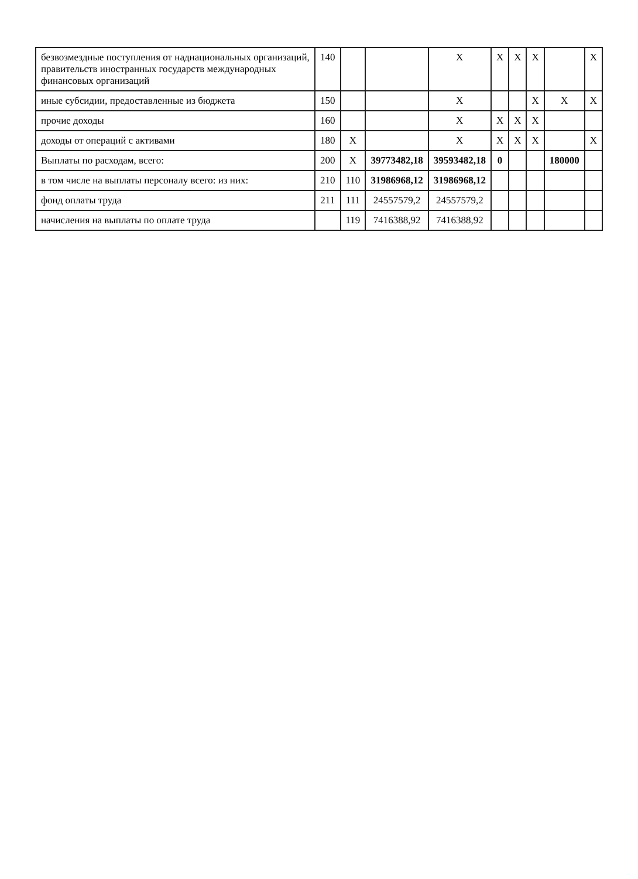| безвозмездные поступления от наднациональных организаций, правительств иностранных государств международных финансовых организаций | 140 | | | X | X | X | X | | X |
| иные субсидии, предоставленные из бюджета | 150 | | | X | | | X | X | X |
| прочие доходы | 160 | | | X | X | X | X | | |
| доходы от операций с активами | 180 | X | | X | X | X | X | | X |
| Выплаты по расходам, всего: | 200 | X | 39773482,18 | 39593482,18 | 0 | | | 180000 | |
| в том числе на выплаты персоналу всего: из них: | 210 | 110 | 31986968,12 | 31986968,12 | | | | | |
| фонд оплаты труда | 211 | 111 | 24557579,2 | 24557579,2 | | | | | |
| начисления на выплаты по оплате труда | | 119 | 7416388,92 | 7416388,92 | | | | | |